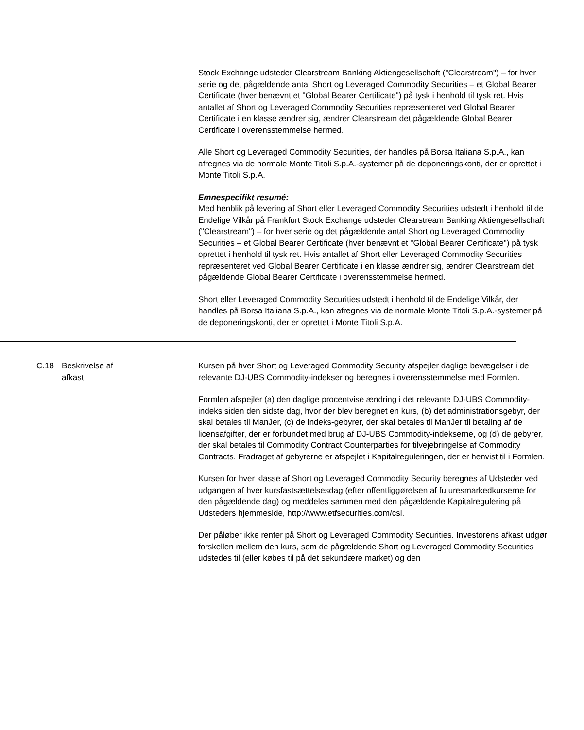Stock Exchange udsteder Clearstream Banking Aktiengesellschaft ("Clearstream") – for hver serie og det pågældende antal Short og Leveraged Commodity Securities – et Global Bearer Certificate (hver benævnt et "Global Bearer Certificate") på tysk i henhold til tysk ret. Hvis antallet af Short og Leveraged Commodity Securities repræsenteret ved Global Bearer Certificate i en klasse ændrer sig, ændrer Clearstream det pågældende Global Bearer Certificate i overensstemmelse hermed.
Alle Short og Leveraged Commodity Securities, der handles på Borsa Italiana S.p.A., kan afregnes via de normale Monte Titoli S.p.A.-systemer på de deponeringskonti, der er oprettet i Monte Titoli S.p.A.
Emnespecifikt resumé:
Med henblik på levering af Short eller Leveraged Commodity Securities udstedt i henhold til de Endelige Vilkår på Frankfurt Stock Exchange udsteder Clearstream Banking Aktiengesellschaft ("Clearstream") – for hver serie og det pågældende antal Short og Leveraged Commodity Securities – et Global Bearer Certificate (hver benævnt et "Global Bearer Certificate") på tysk oprettet i henhold til tysk ret. Hvis antallet af Short eller Leveraged Commodity Securities repræsenteret ved Global Bearer Certificate i en klasse ændrer sig, ændrer Clearstream det pågældende Global Bearer Certificate i overensstemmelse hermed.
Short eller Leveraged Commodity Securities udstedt i henhold til de Endelige Vilkår, der handles på Borsa Italiana S.p.A., kan afregnes via de normale Monte Titoli S.p.A.-systemer på de deponeringskonti, der er oprettet i Monte Titoli S.p.A.
C.18 Beskrivelse af
afkast
Kursen på hver Short og Leveraged Commodity Security afspejler daglige bevægelser i de relevante DJ-UBS Commodity-indekser og beregnes i overensstemmelse med Formlen.
Formlen afspejler (a) den daglige procentvise ændring i det relevante DJ-UBS Commodity-indeks siden den sidste dag, hvor der blev beregnet en kurs, (b) det administrationsgebyr, der skal betales til ManJer, (c) de indeks-gebyrer, der skal betales til ManJer til betaling af de licensafgifter, der er forbundet med brug af DJ-UBS Commodity-indekserne, og (d) de gebyrer, der skal betales til Commodity Contract Counterparties for tilvejebringelse af Commodity Contracts. Fradraget af gebyrerne er afspejlet i Kapitalreguleringen, der er henvist til i Formlen.
Kursen for hver klasse af Short og Leveraged Commodity Security beregnes af Udsteder ved udgangen af hver kursfastsættelsesdag (efter offentliggørelsen af futuresmarkedkurserne for den pågældende dag) og meddeles sammen med den pågældende Kapitalregulering på Udsteders hjemmeside, http://www.etfsecurities.com/csl.
Der påløber ikke renter på Short og Leveraged Commodity Securities. Investorens afkast udgør forskellen mellem den kurs, som de pågældende Short og Leveraged Commodity Securities udstedes til (eller købes til på det sekundære market) og den